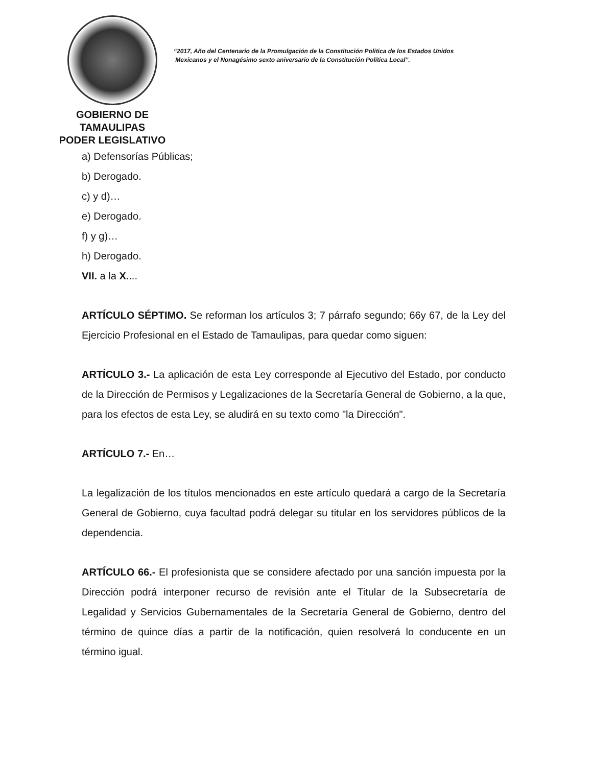GOBIERNO DE TAMAULIPAS
PODER LEGISLATIVO
“2017, Año del Centenario de la Promulgación de la Constitución Política de los Estados Unidos
Mexicanos y el Nonagésimo sexto aniversario de la Constitución Política Local”.
a) Defensorías Públicas;
b) Derogado.
c) y d)…
e) Derogado.
f) y g)…
h) Derogado.
VII. a la X....
ARTÍCULO SÉPTIMO. Se reforman los artículos 3; 7 párrafo segundo; 66y 67, de la Ley del Ejercicio Profesional en el Estado de Tamaulipas, para quedar como siguen:
ARTÍCULO 3.- La aplicación de esta Ley corresponde al Ejecutivo del Estado, por conducto de la Dirección de Permisos y Legalizaciones de la Secretaría General de Gobierno, a la que, para los efectos de esta Ley, se aludirá en su texto como "la Dirección".
ARTÍCULO 7.- En…
La legalización de los títulos mencionados en este artículo quedará a cargo de la Secretaría General de Gobierno, cuya facultad podrá delegar su titular en los servidores públicos de la dependencia.
ARTÍCULO 66.- El profesionista que se considere afectado por una sanción impuesta por la Dirección podrá interponer recurso de revisión ante el Titular de la Subsecretaría de Legalidad y Servicios Gubernamentales de la Secretaría General de Gobierno, dentro del término de quince días a partir de la notificación, quien resolverá lo conducente en un término igual.